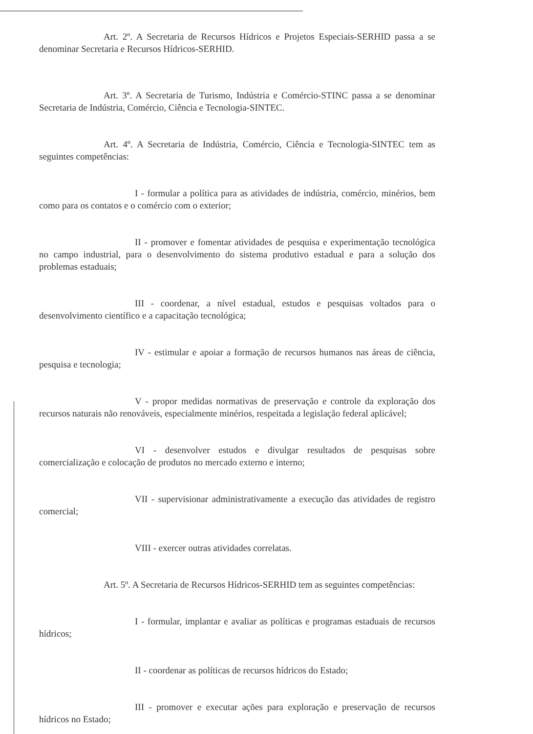Art. 2º. A Secretaria de Recursos Hídricos e Projetos Especiais-SERHID passa a se denominar Secretaria e Recursos Hídricos-SERHID.
Art. 3º. A Secretaria de Turismo, Indústria e Comércio-STINC passa a se denominar Secretaria de Indústria, Comércio, Ciência e Tecnologia-SINTEC.
Art. 4º. A Secretaria de Indústria, Comércio, Ciência e Tecnologia-SINTEC tem as seguintes competências:
I - formular a política para as atividades de indústria, comércio, minérios, bem como para os contatos e o comércio com o exterior;
II - promover e fomentar atividades de pesquisa e experimentação tecnológica no campo industrial, para o desenvolvimento do sistema produtivo estadual e para a solução dos problemas estaduais;
III - coordenar, a nível estadual, estudos e pesquisas voltados para o desenvolvimento científico e a capacitação tecnológica;
IV - estimular e apoiar a formação de recursos humanos nas áreas de ciência, pesquisa e tecnologia;
V - propor medidas normativas de preservação e controle da exploração dos recursos naturais não renováveis, especialmente minérios, respeitada a legislação federal aplicável;
VI - desenvolver estudos e divulgar resultados de pesquisas sobre comercialização e colocação de produtos no mercado externo e interno;
VII - supervisionar administrativamente a execução das atividades de registro comercial;
VIII - exercer outras atividades correlatas.
Art. 5º. A Secretaria de Recursos Hídricos-SERHID tem as seguintes competências:
I - formular, implantar e avaliar as políticas e programas estaduais de recursos hídricos;
II - coordenar as políticas de recursos hídricos do Estado;
III - promover e executar ações para exploração e preservação de recursos hídricos no Estado;